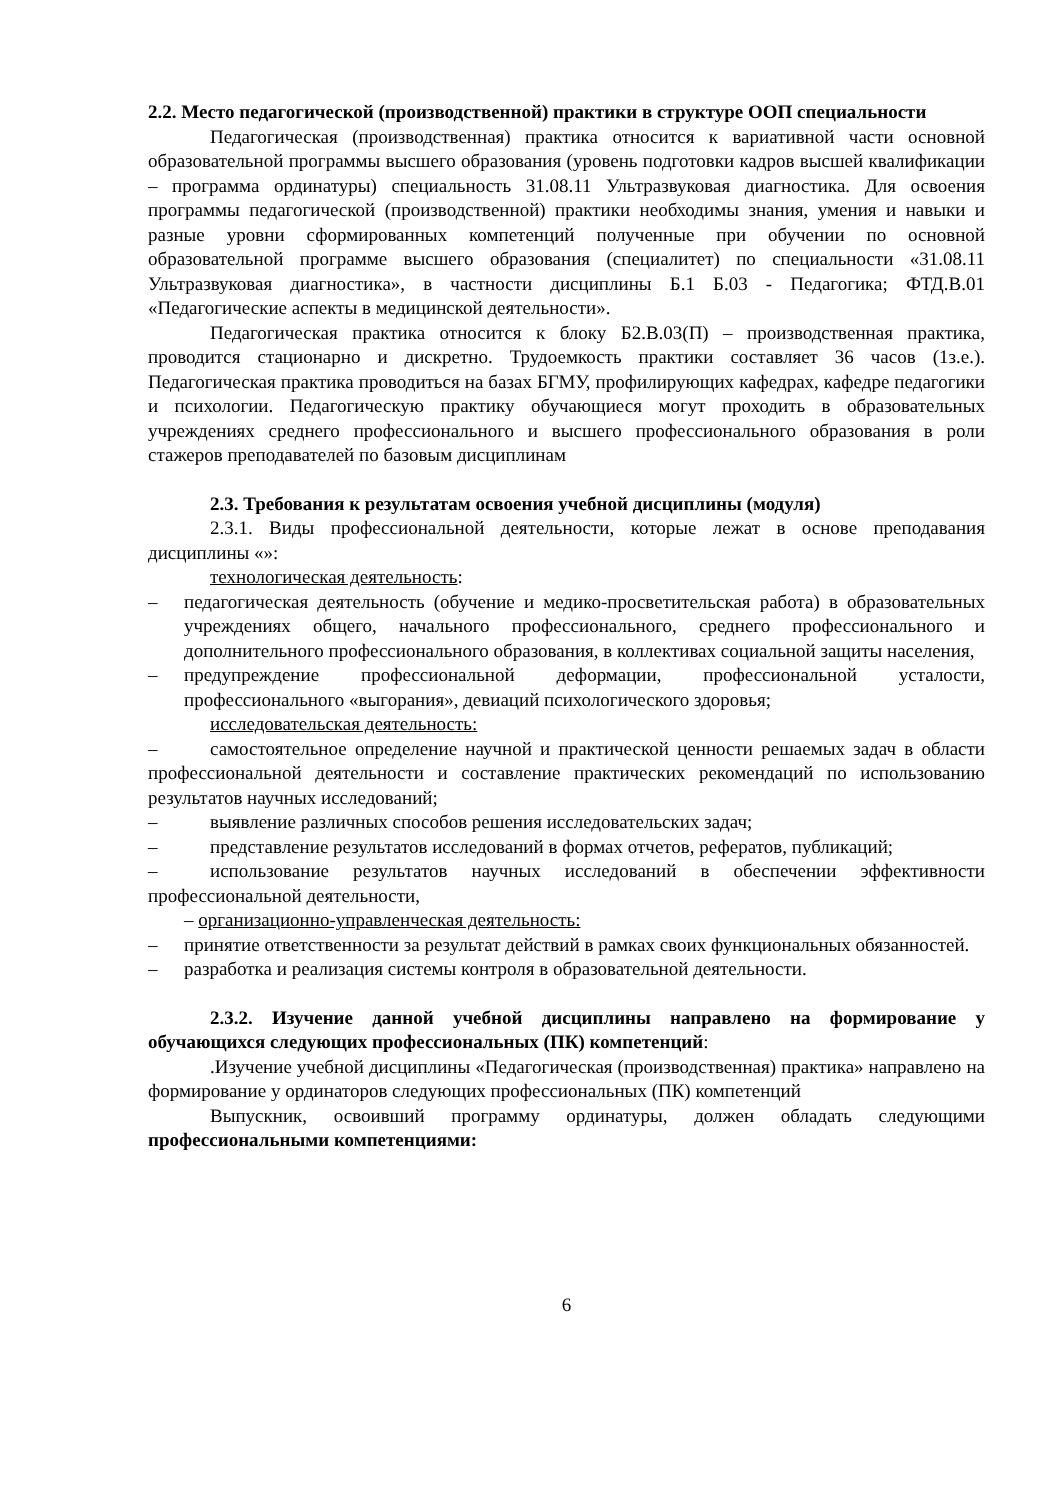2.2. Место педагогической (производственной) практики в структуре ООП специальности
Педагогическая (производственная) практика относится к вариативной части основной образовательной программы высшего образования (уровень подготовки кадров высшей квалификации – программа ординатуры) специальность 31.08.11 Ультразвуковая диагностика. Для освоения программы педагогической (производственной) практики необходимы знания, умения и навыки и разные уровни сформированных компетенций полученные при обучении по основной образовательной программе высшего образования (специалитет) по специальности «31.08.11 Ультразвуковая диагностика», в частности дисциплины Б.1 Б.03 - Педагогика; ФТД.В.01 «Педагогические аспекты в медицинской деятельности».
Педагогическая практика относится к блоку Б2.В.03(П) – производственная практика, проводится стационарно и дискретно. Трудоемкость практики составляет 36 часов (1з.е.). Педагогическая практика проводиться на базах БГМУ, профилирующих кафедрах, кафедре педагогики и психологии. Педагогическую практику обучающиеся могут проходить в образовательных учреждениях среднего профессионального и высшего профессионального образования в роли стажеров преподавателей по базовым дисциплинам
2.3. Требования к результатам освоения учебной дисциплины (модуля)
2.3.1. Виды профессиональной деятельности, которые лежат в основе преподавания дисциплины «»:
технологическая деятельность:
– педагогическая деятельность (обучение и медико-просветительская работа) в образовательных учреждениях общего, начального профессионального, среднего профессионального и дополнительного профессионального образования, в коллективах социальной защиты населения,
– предупреждение профессиональной деформации, профессиональной усталости, профессионального «выгорания», девиаций психологического здоровья;
исследовательская деятельность:
– самостоятельное определение научной и практической ценности решаемых задач в области профессиональной деятельности и составление практических рекомендаций по использованию результатов научных исследований;
– выявление различных способов решения исследовательских задач;
– представление результатов исследований в формах отчетов, рефератов, публикаций;
– использование результатов научных исследований в обеспечении эффективности профессиональной деятельности,
– организационно-управленческая деятельность:
– принятие ответственности за результат действий в рамках своих функциональных обязанностей.
– разработка и реализация системы контроля в образовательной деятельности.
2.3.2. Изучение данной учебной дисциплины направлено на формирование у обучающихся следующих профессиональных (ПК) компетенций:
.Изучение учебной дисциплины «Педагогическая (производственная) практика» направлено на формирование у ординаторов следующих профессиональных (ПК) компетенций
Выпускник, освоивший программу ординатуры, должен обладать следующими профессиональными компетенциями:
6